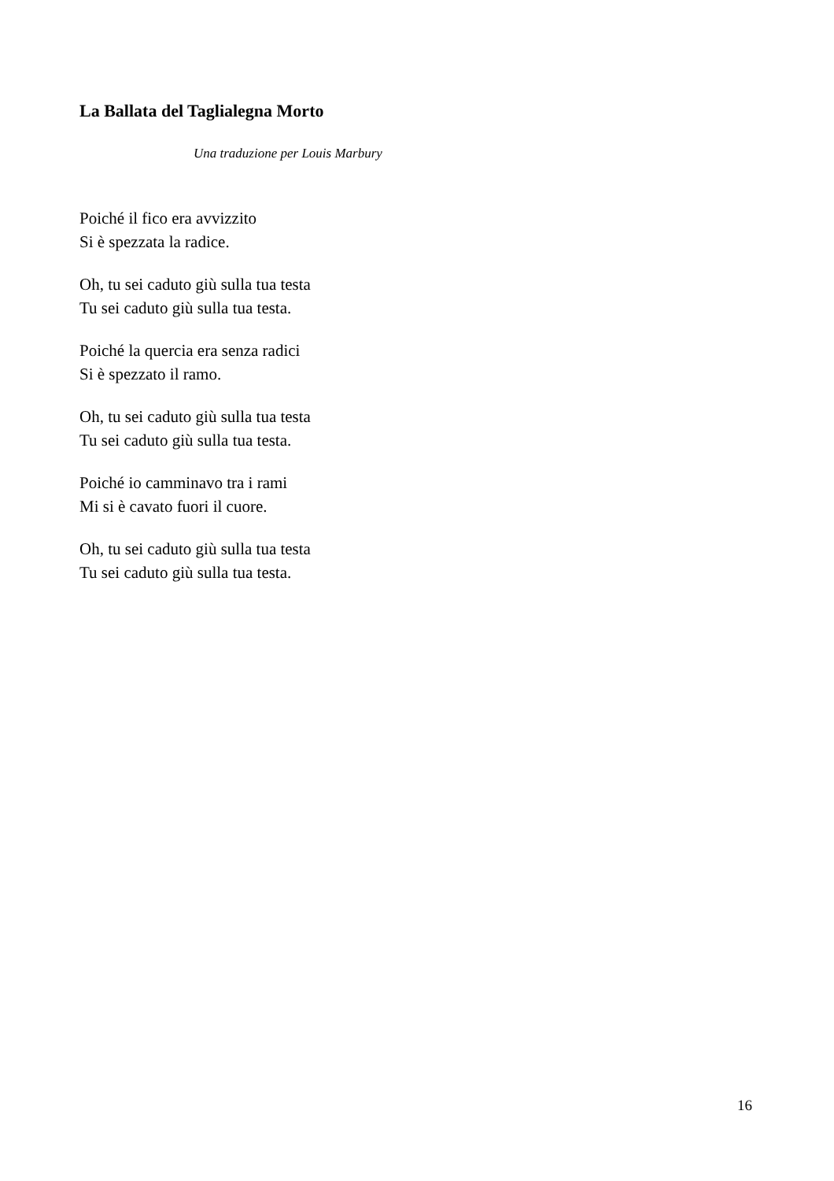La Ballata del Taglialegna Morto
Una traduzione per Louis Marbury
Poiché il fico era avvizzito
Si è spezzata la radice.
Oh, tu sei caduto giù sulla tua testa
Tu sei caduto giù sulla tua testa.
Poiché la quercia era senza radici
Si è spezzato il ramo.
Oh, tu sei caduto giù sulla tua testa
Tu sei caduto giù sulla tua testa.
Poiché io camminavo tra i rami
Mi si è cavato fuori il cuore.
Oh, tu sei caduto giù sulla tua testa
Tu sei caduto giù sulla tua testa.
16